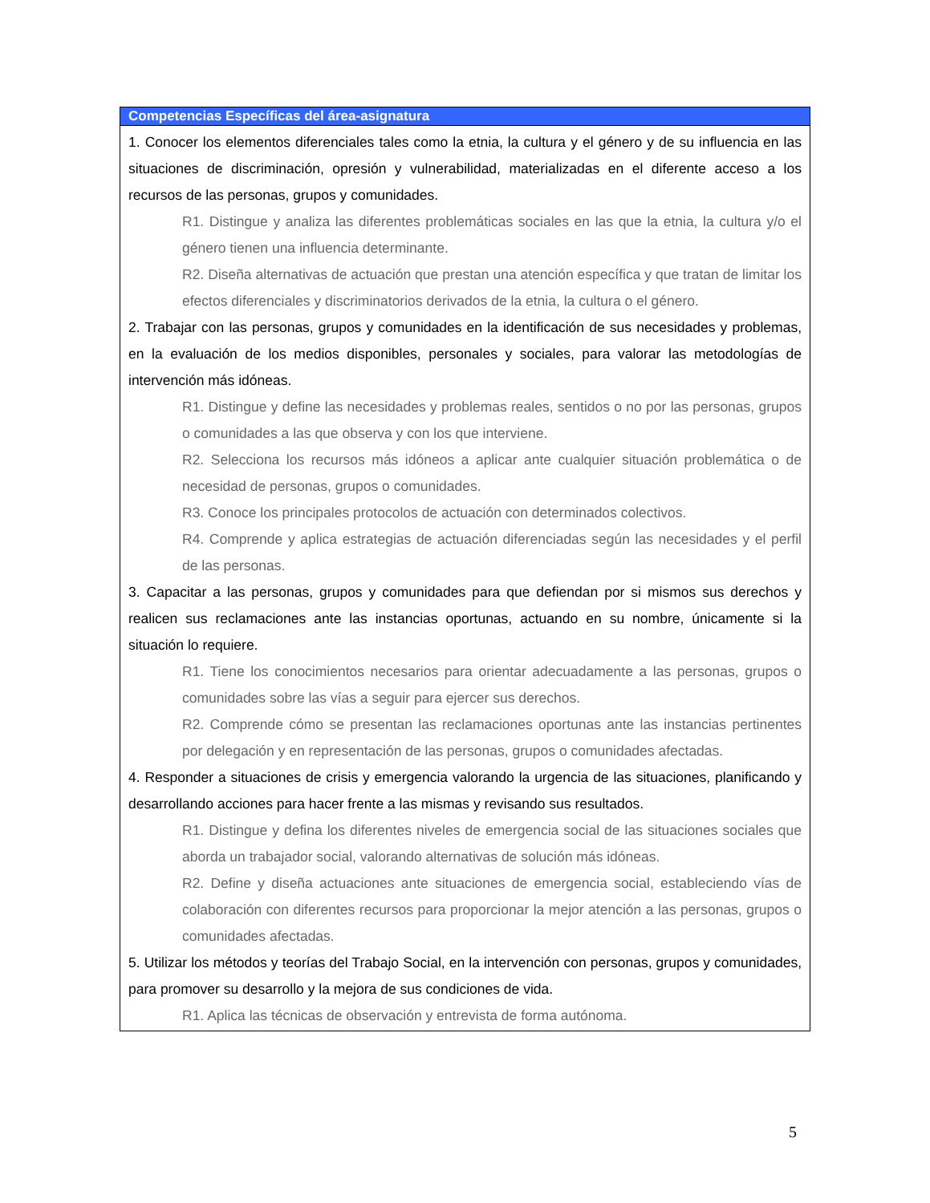| Competencias Específicas del área-asignatura |
| --- |
| 1. Conocer los elementos diferenciales tales como la etnia, la cultura y el género y de su influencia en las situaciones de discriminación, opresión y vulnerabilidad, materializadas en el diferente acceso a los recursos de las personas, grupos y comunidades. R1. Distingue y analiza las diferentes problemáticas sociales en las que la etnia, la cultura y/o el género tienen una influencia determinante. R2. Diseña alternativas de actuación que prestan una atención específica y que tratan de limitar los efectos diferenciales y discriminatorios derivados de la etnia, la cultura o el género. 2. Trabajar con las personas, grupos y comunidades en la identificación de sus necesidades y problemas, en la evaluación de los medios disponibles, personales y sociales, para valorar las metodologías de intervención más idóneas. R1. Distingue y define las necesidades y problemas reales, sentidos o no por las personas, grupos o comunidades a las que observa y con los que interviene. R2. Selecciona los recursos más idóneos a aplicar ante cualquier situación problemática o de necesidad de personas, grupos o comunidades. R3. Conoce los principales protocolos de actuación con determinados colectivos. R4. Comprende y aplica estrategias de actuación diferenciadas según las necesidades y el perfil de las personas. 3. Capacitar a las personas, grupos y comunidades para que defiendan por si mismos sus derechos y realicen sus reclamaciones ante las instancias oportunas, actuando en su nombre, únicamente si la situación lo requiere. R1. Tiene los conocimientos necesarios para orientar adecuadamente a las personas, grupos o comunidades sobre las vías a seguir para ejercer sus derechos. R2. Comprende cómo se presentan las reclamaciones oportunas ante las instancias pertinentes por delegación y en representación de las personas, grupos o comunidades afectadas. 4. Responder a situaciones de crisis y emergencia valorando la urgencia de las situaciones, planificando y desarrollando acciones para hacer frente a las mismas y revisando sus resultados. R1. Distingue y defina los diferentes niveles de emergencia social de las situaciones sociales que aborda un trabajador social, valorando alternativas de solución más idóneas. R2. Define y diseña actuaciones ante situaciones de emergencia social, estableciendo vías de colaboración con diferentes recursos para proporcionar la mejor atención a las personas, grupos o comunidades afectadas. 5. Utilizar los métodos y teorías del Trabajo Social, en la intervención con personas, grupos y comunidades, para promover su desarrollo y la mejora de sus condiciones de vida. R1. Aplica las técnicas de observación y entrevista de forma autónoma. |
5